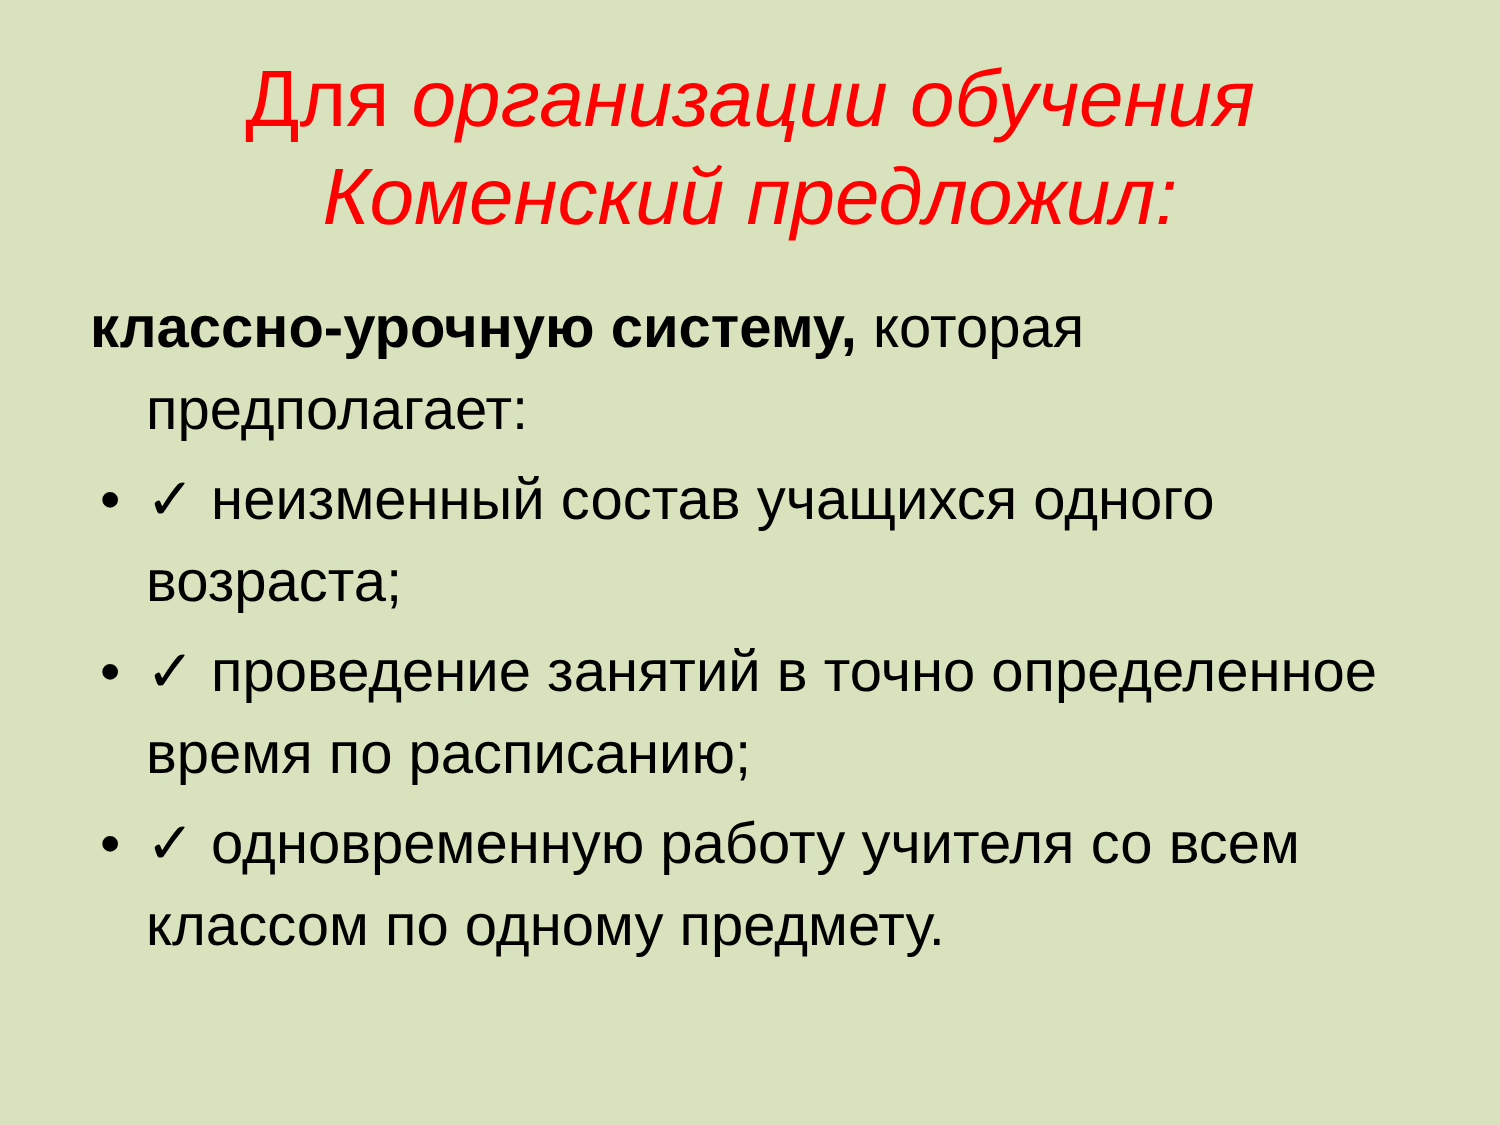Для организации обучения
Коменский предложил:
классно-урочную систему, которая предполагает:
• ✓ неизменный состав учащихся одного возраста;
• ✓ проведение занятий в точно определенное время по расписанию;
• ✓ одновременную работу учителя со всем классом по одному предмету.